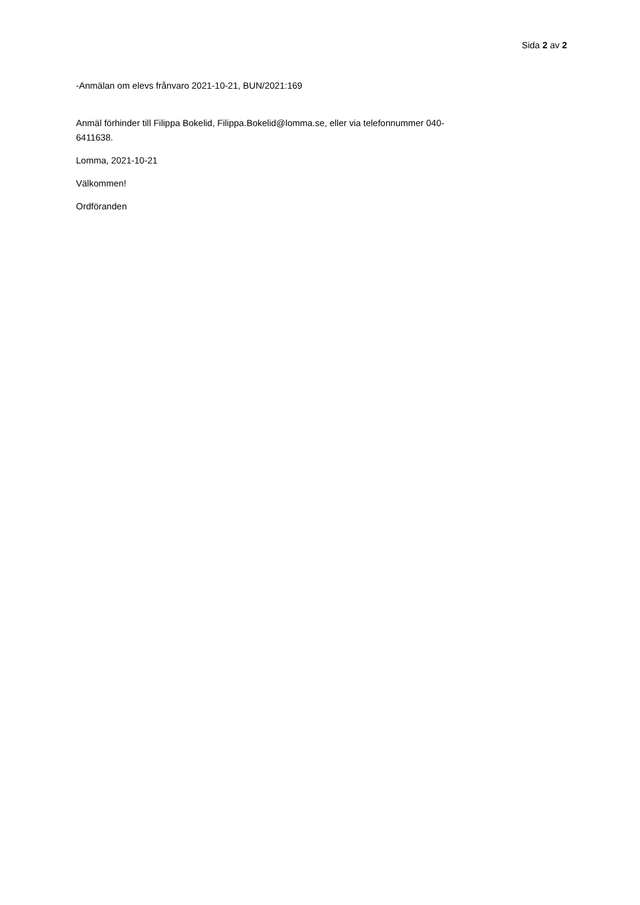Sida 2 av 2
-Anmälan om elevs frånvaro 2021-10-21, BUN/2021:169
Anmäl förhinder till Filippa Bokelid, Filippa.Bokelid@lomma.se, eller via telefonnummer 040-
6411638.
Lomma, 2021-10-21
Välkommen!
Ordföranden